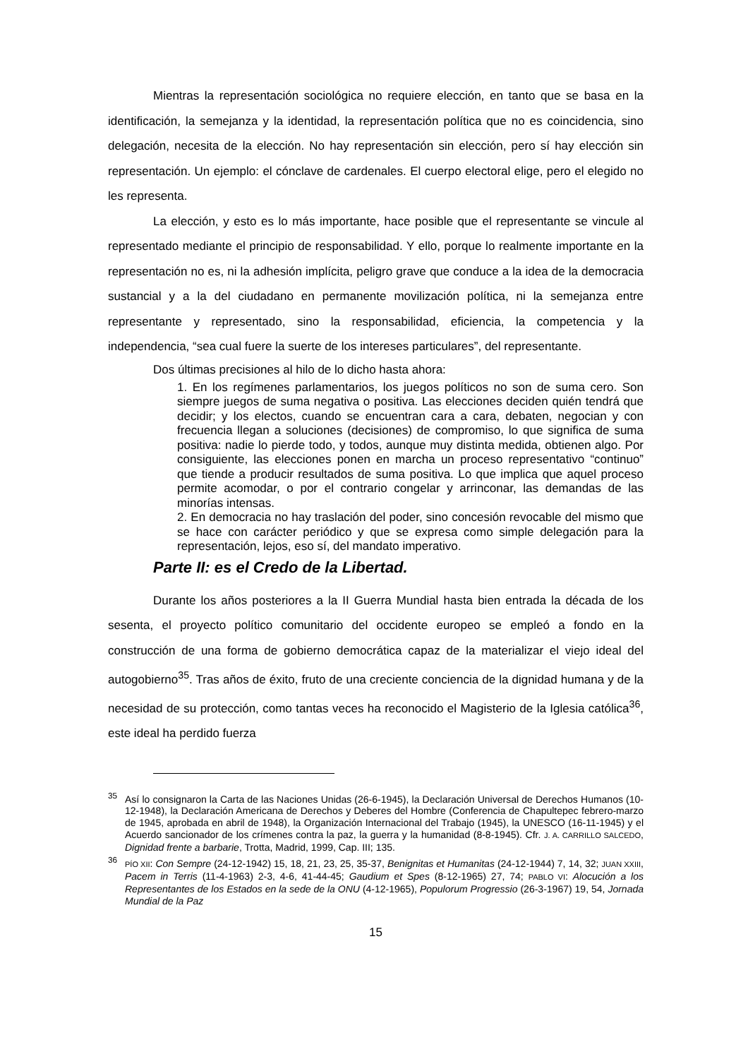Mientras la representación sociológica no requiere elección, en tanto que se basa en la identificación, la semejanza y la identidad, la representación política que no es coincidencia, sino delegación, necesita de la elección. No hay representación sin elección, pero sí hay elección sin representación. Un ejemplo: el cónclave de cardenales. El cuerpo electoral elige, pero el elegido no les representa.
La elección, y esto es lo más importante, hace posible que el representante se vincule al representado mediante el principio de responsabilidad. Y ello, porque lo realmente importante en la representación no es, ni la adhesión implícita, peligro grave que conduce a la idea de la democracia sustancial y a la del ciudadano en permanente movilización política, ni la semejanza entre representante y representado, sino la responsabilidad, eficiencia, la competencia y la independencia, “sea cual fuere la suerte de los intereses particulares”, del representante.
Dos últimas precisiones al hilo de lo dicho hasta ahora:
1. En los regímenes parlamentarios, los juegos políticos no son de suma cero. Son siempre juegos de suma negativa o positiva. Las elecciones deciden quién tendrá que decidir; y los electos, cuando se encuentran cara a cara, debaten, negocian y con frecuencia llegan a soluciones (decisiones) de compromiso, lo que significa de suma positiva: nadie lo pierde todo, y todos, aunque muy distinta medida, obtienen algo. Por consiguiente, las elecciones ponen en marcha un proceso representativo “continuo” que tiende a producir resultados de suma positiva. Lo que implica que aquel proceso permite acomodar, o por el contrario congelar y arrinconar, las demandas de las minorías intensas.
2. En democracia no hay traslación del poder, sino concesión revocable del mismo que se hace con carácter periódico y que se expresa como simple delegación para la representación, lejos, eso sí, del mandato imperativo.
Parte II: es el Credo de la Libertad.
Durante los años posteriores a la II Guerra Mundial hasta bien entrada la década de los sesenta, el proyecto político comunitario del occidente europeo se empleó a fondo en la construcción de una forma de gobierno democrática capaz de la materializar el viejo ideal del autogobierno<sup>35</sup>. Tras años de éxito, fruto de una creciente conciencia de la dignidad humana y de la necesidad de su protección, como tantas veces ha reconocido el Magisterio de la Iglesia católica<sup>36</sup>, este ideal ha perdido fuerza
<sup>35</sup>Así lo consignaron la Carta de las Naciones Unidas (26-6-1945), la Declaración Universal de Derechos Humanos (10-12-1948), la Declaración Americana de Derechos y Deberes del Hombre (Conferencia de Chapultepec febrero-marzo de 1945, aprobada en abril de 1948), la Organización Internacional del Trabajo (1945), la UNESCO (16-11-1945) y el Acuerdo sancionador de los crímenes contra la paz, la guerra y la humanidad (8-8-1945). Cfr. J. A. CARRILLO SALCEDO, Dignidad frente a barbarie, Trotta, Madrid, 1999, Cap. III; 135.
<sup>36</sup>PÍO XII: Con Sempre (24-12-1942) 15, 18, 21, 23, 25, 35-37, Benignitas et Humanitas (24-12-1944) 7, 14, 32; JUAN XXIII, Pacem in Terris (11-4-1963) 2-3, 4-6, 41-44-45; Gaudium et Spes (8-12-1965) 27, 74; PABLO VI: Alocución a los Representantes de los Estados en la sede de la ONU (4-12-1965), Populorum Progressio (26-3-1967) 19, 54, Jornada Mundial de la Paz
15